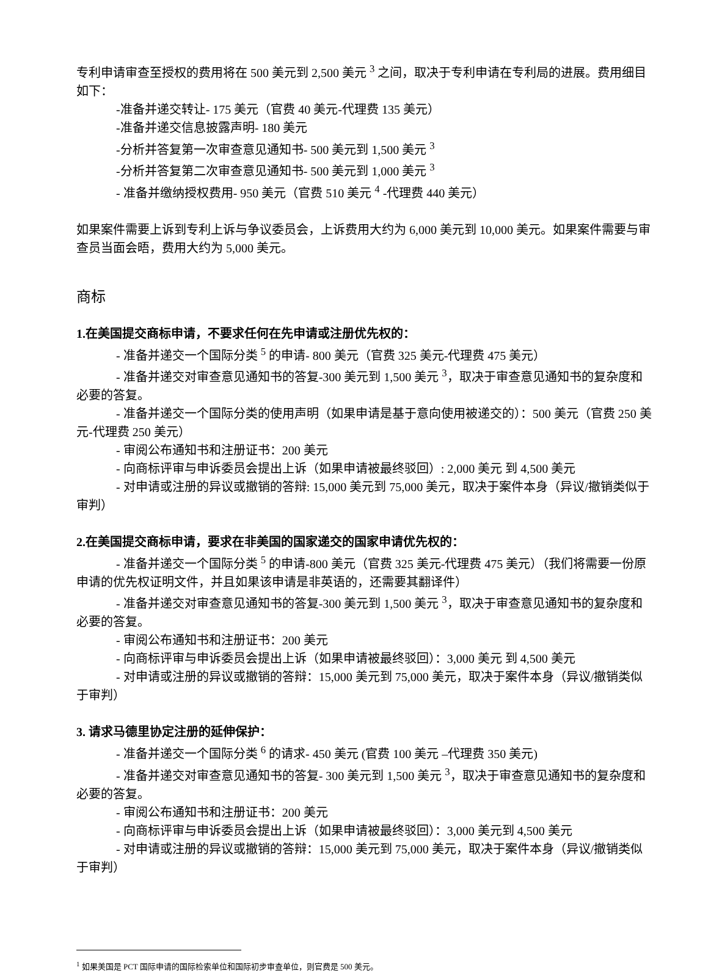专利申请审查至授权的费用将在 500 美元到 2,500 美元 <sup>3</sup> 之间，取决于专利申请在专利局的进展。费用细目如下：
-准备并递交转让- 175 美元（官费 40 美元-代理费 135 美元）
-准备并递交信息披露声明- 180 美元
-分析并答复第一次审查意见通知书- 500 美元到 1,500 美元 <sup>3</sup>
-分析并答复第二次审查意见通知书- 500 美元到 1,000 美元 <sup>3</sup>
- 准备并缴纳授权费用- 950 美元（官费 510 美元 <sup>4</sup> -代理费 440 美元）
如果案件需要上诉到专利上诉与争议委员会，上诉费用大约为 6,000 美元到 10,000 美元。如果案件需要与审查员当面会晤，费用大约为 5,000 美元。
商标
1.在美国提交商标申请，不要求任何在先申请或注册优先权的：
- 准备并递交一个国际分类 <sup>5</sup> 的申请- 800 美元（官费 325 美元-代理费 475 美元）
- 准备并递交对审查意见通知书的答复-300 美元到 1,500 美元 <sup>3</sup>，取决于审查意见通知书的复杂度和必要的答复。
- 准备并递交一个国际分类的使用声明（如果申请是基于意向使用被递交的）：500 美元（官费 250 美元-代理费 250 美元）
- 审阅公布通知书和注册证书：200 美元
- 向商标评审与申诉委员会提出上诉（如果申请被最终驳回）: 2,000 美元 到 4,500 美元
- 对申请或注册的异议或撤销的答辩: 15,000 美元到 75,000 美元，取决于案件本身（异议/撤销类似于审判）
2.在美国提交商标申请，要求在非美国的国家递交的国家申请优先权的：
- 准备并递交一个国际分类 <sup>5</sup> 的申请-800 美元（官费 325 美元-代理费 475 美元）（我们将需要一份原申请的优先权证明文件，并且如果该申请是非英语的，还需要其翻译件）
- 准备并递交对审查意见通知书的答复-300 美元到 1,500 美元 <sup>3</sup>，取决于审查意见通知书的复杂度和必要的答复。
- 审阅公布通知书和注册证书：200 美元
- 向商标评审与申诉委员会提出上诉（如果申请被最终驳回）：3,000 美元 到 4,500 美元
- 对申请或注册的异议或撤销的答辩：15,000 美元到 75,000 美元，取决于案件本身（异议/撤销类似于审判）
3. 请求马德里协定注册的延伸保护：
- 准备并递交一个国际分类 <sup>6</sup> 的请求- 450 美元 (官费 100 美元 –代理费 350 美元)
- 准备并递交对审查意见通知书的答复- 300 美元到 1,500 美元 <sup>3</sup>，取决于审查意见通知书的复杂度和必要的答复。
- 审阅公布通知书和注册证书：200 美元
- 向商标评审与申诉委员会提出上诉（如果申请被最终驳回）：3,000 美元到 4,500 美元
- 对申请或注册的异议或撤销的答辩：15,000 美元到 75,000 美元，取决于案件本身（异议/撤销类似于审判）
<sup>1</sup> 如果美国是 PCT 国际申请的国际检索单位和国际初步审查单位，则官费是 500 美元。